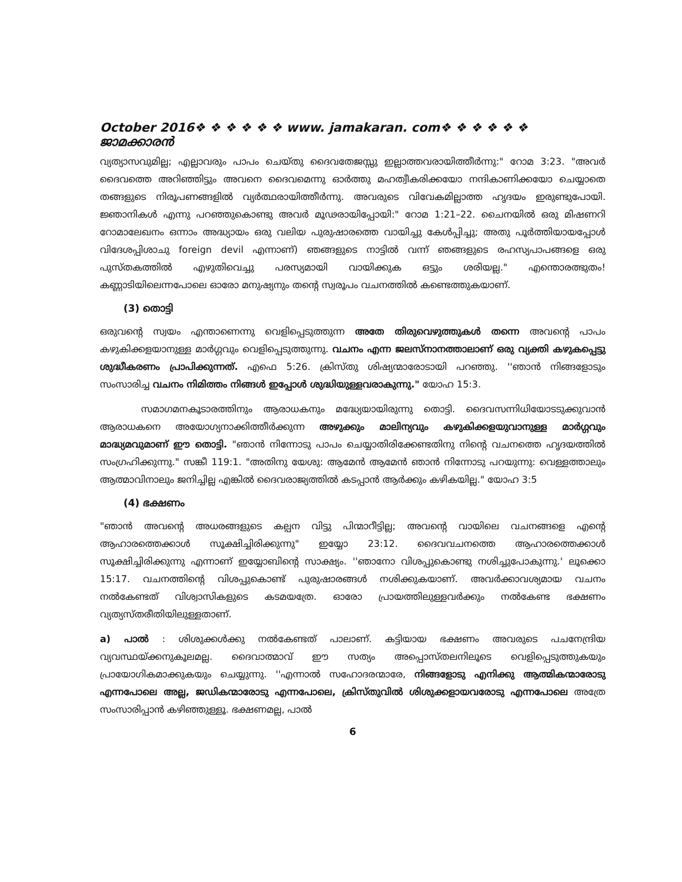October 2016❖ ❖ ❖ ❖ ❖ ❖ www. jamakaran. com❖ ❖ ❖ ❖ ❖ ❖ ജാമക്കാരൻ
വ്യത്യാസവുമില്ല; എല്ലാവരും പാപം ചെയ്തു ദൈവതേജസ്സു ഇല്ലാത്തവരായിത്തീർന്നു:" റോമ 3:23. "അവർ ദൈവത്തെ അറിഞ്ഞിട്ടും അവനെ ദൈവമെന്നു ഓർത്തു മഹത്വീകരിക്കയോ നന്ദികാണിക്കയോ ചെയ്യാതെ തങ്ങളുടെ നിരൂപണങ്ങളിൽ വ്യർത്ഥരായിത്തീർന്നു. അവരുടെ വിവേകമില്ലാത്ത ഹൃദയം ഇരുണ്ടുപോയി. ജ്ഞാനികൾ എന്നു പറഞ്ഞുകൊണ്ടു അവർ മൂഢരായിപ്പോയി:" റോമ 1:21–22. ചൈനയിൽ ഒരു മിഷണറി റോമാലേഖനം ഒന്നാം അദ്ധ്യായം ഒരു വലിയ പുരുഷാരത്തെ വായിച്ചു കേൾപ്പിച്ചു; അതു പൂർത്തിയായപ്പോൾ വിദേശപ്പിശാചു foreign devil എന്നാണ്) ഞങ്ങളുടെ നാട്ടിൽ വന്ന് ഞങ്ങളുടെ രഹസ്യപാപങ്ങളെ ഒരു പുസ്തകത്തിൽ എഴുതിവെച്ചു പരസ്യമായി വായിക്കുക ഒട്ടും ശരിയല്ല." എന്തൊരത്ഭുതം! കണ്ണാടിയിലെന്നപോലെ ഓരോ മനുഷ്യനും തന്റെ സ്വരൂപം വചനത്തിൽ കണ്ടെത്തുകയാണ്.
(3) തൊട്ടി
ഒരുവന്റെ സ്വയം എന്താണെന്നു വെളിപ്പെടുത്തുന്ന അതേ തിരുവെഴുത്തുകൾ തന്നെ അവന്റെ പാപം കഴുകിക്കളയാനുള്ള മാർഗ്ഗവും വെളിപ്പെടുത്തുന്നു. വചനം എന്ന ജലസ്നാനത്താലാണ് ഒരു വ്യക്തി കഴുകപ്പെട്ടു ശുദ്ധീകരണം പ്രാപിക്കുന്നത്. എഫെ 5:26. ക്രിസ്തു ശിഷ്യന്മാരോടായി പറഞ്ഞു. ''ഞാൻ നിങ്ങളോടും സംസാരിച്ച വചനം നിമിത്തം നിങ്ങൾ ഇപ്പോൾ ശുദ്ധിയുള്ളവരാകുന്നു." യോഹ 15:3.
സമാഗമനകൂടാരത്തിനും ആരാധകനും മദ്ധ്യേയായിരുന്നു തൊട്ടി. ദൈവസന്നിധിയോടടുക്കുവാൻ ആരാധകനെ അയോഗ്യനാക്കിത്തീർക്കുന്ന അഴുക്കും മാലിന്യവും കഴുകിക്കളയുവാനുള്ള മാർഗ്ഗവും മാദ്ധ്യമവുമാണ് ഈ തൊട്ടി. "ഞാൻ നിന്നോടു പാപം ചെയ്യാതിരിക്കേണ്ടതിനു നിന്റെ വചനത്തെ ഹൃദയത്തിൽ സംഗ്രഹിക്കുന്നു." സങ്കീ 119:1. "അതിനു യേശു: ആമേൻ ആമേൻ ഞാൻ നിന്നോടു പറയുന്നു: വെള്ളത്താലും ആത്മാവിനാലും ജനിച്ചില്ല എങ്കിൽ ദൈവരാജ്യത്തിൽ കടപ്പാൻ ആർക്കും കഴികയില്ല." യോഹ 3:5
(4) ഭക്ഷണം
"ഞാൻ അവന്റെ അധരങ്ങളുടെ കല്പന വിട്ടു പിന്മാറീട്ടില്ല; അവന്റെ വായിലെ വചനങ്ങളെ എന്റെ ആഹാരത്തെക്കാൾ സൂക്ഷിച്ചിരിക്കുന്നു" ഇയ്യോ 23:12. ദൈവവചനത്തെ ആഹാരത്തെക്കാൾ സൂക്ഷിച്ചിരിക്കുന്നു എന്നാണ് ഇയ്യോബിന്റെ സാക്ഷ്യം. ''ഞാനോ വിശപ്പുകൊണ്ടു നശിച്ചുപോകുന്നു.' ലൂക്കൊ 15:17. വചനത്തിന്റെ വിശപ്പുകൊണ്ട് പുരുഷാരങ്ങൾ നശിക്കുകയാണ്. അവർക്കാവശ്യമായ വചനം നൽകേണ്ടത് വിശ്വാസികളുടെ കടമയത്രേ. ഓരോ പ്രായത്തിലുള്ളവർക്കും നൽകേണ്ട ഭക്ഷണം വ്യത്യസ്തരീതിയിലുള്ളതാണ്.
a) പാൽ : ശിശുക്കൾക്കു നൽകേണ്ടത് പാലാണ്. കട്ടിയായ ഭക്ഷണം അവരുടെ പചനേന്ദ്രിയ വ്യവസ്ഥയ്ക്കനുകൂലമല്ല. ദൈവാത്മാവ് ഈ സത്യം അപ്പൊസ്തലനിലൂടെ വെളിപ്പെടുത്തുകയും പ്രായോഗികമാക്കുകയും ചെയ്യുന്നു. ''എന്നാൽ സഹോദരന്മാരേ, നിങ്ങളോടു എനിക്കു ആത്മികന്മാരോടു എന്നപോലെ അല്ല, ജഡികന്മാരോടു എന്നപോലെ, ക്രിസ്തുവിൽ ശിശുക്കളായവരോടു എന്നപോലെ അത്രേ സംസാരിപ്പാൻ കഴിഞ്ഞുള്ളൂ. ഭക്ഷണമല്ല, പാൽ
6